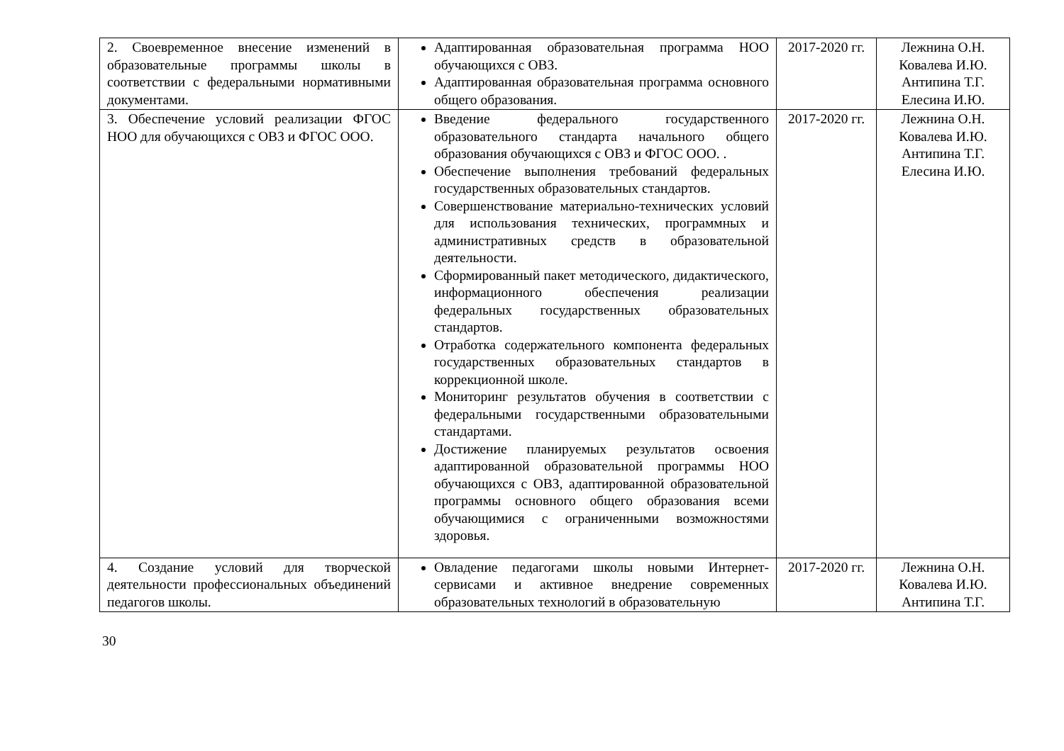| 2. Своевременное внесение изменений в образовательные программы школы в соответствии с федеральными нормативными документами. | Адаптированная образовательная программа НОО обучающихся с ОВЗ. Адаптированная образовательная программа основного общего образования. | 2017-2020 гг. | Лежнина О.Н. Ковалева И.Ю. Антипина Т.Г. Елесина И.Ю. |
| 3. Обеспечение условий реализации ФГОС НОО для обучающихся с ОВЗ и ФГОС ООО. | Введение федерального государственного образовательного стандарта начального общего образования обучающихся с ОВЗ и ФГОС ООО. . Обеспечение выполнения требований федеральных государственных образовательных стандартов. Совершенствование материально-технических условий для использования технических, программных и административных средств в образовательной деятельности. Сформированный пакет методического, дидактического, информационного обеспечения реализации федеральных государственных образовательных стандартов. Отработка содержательного компонента федеральных государственных образовательных стандартов в коррекционной школе. Мониторинг результатов обучения в соответствии с федеральными государственными образовательными стандартами. Достижение планируемых результатов освоения адаптированной образовательной программы НОО обучающихся с ОВЗ, адаптированной образовательной программы основного общего образования всеми обучающимися с ограниченными возможностями здоровья. | 2017-2020 гг. | Лежнина О.Н. Ковалева И.Ю. Антипина Т.Г. Елесина И.Ю. |
| 4. Создание условий для творческой деятельности профессиональных объединений педагогов школы. | Овладение педагогами школы новыми Интернет-сервисами и активное внедрение современных образовательных технологий в образовательную | 2017-2020 гг. | Лежнина О.Н. Ковалева И.Ю. Антипина Т.Г. |
30